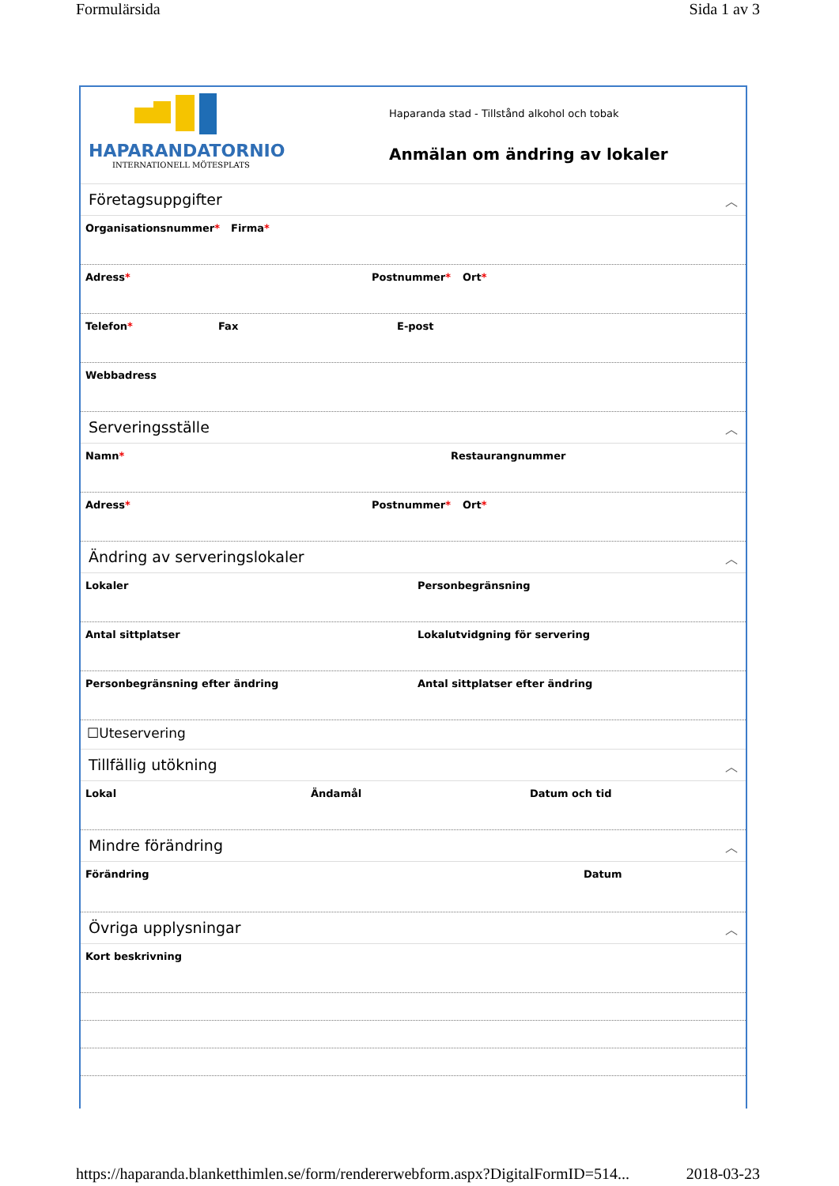Formulärsida Sida 1 av 3
HAPARANDATORNIO
INTERNATIONELL MÖTESPLATS
Haparanda stad - Tillstånd alkohol och tobak
Anmälan om ändring av lokaler
Företagsuppgifter ︿
Organisationsnummer* Firma*
Adress* Postnummer* Ort*
Telefon* Fax E-post
Webbadress
Serveringsställe ︿
Namn* Restaurangnummer
Adress* Postnummer* Ort*
Ändring av serveringslokaler ︿
Lokaler Personbegränsning
Antal sittplatser Lokalutvidgning för servering
Personbegränsning efter ändring Antal sittplatser efter ändring
☐Uteservering
Tillfällig utökning ︿
Lokal Ändamål Datum och tid
Mindre förändring ︿
Förändring Datum
Övriga upplysningar ︿
Kort beskrivning
https://haparanda.blanketthimlen.se/form/rendererwebform.aspx?DigitalFormID=514... 2018-03-23